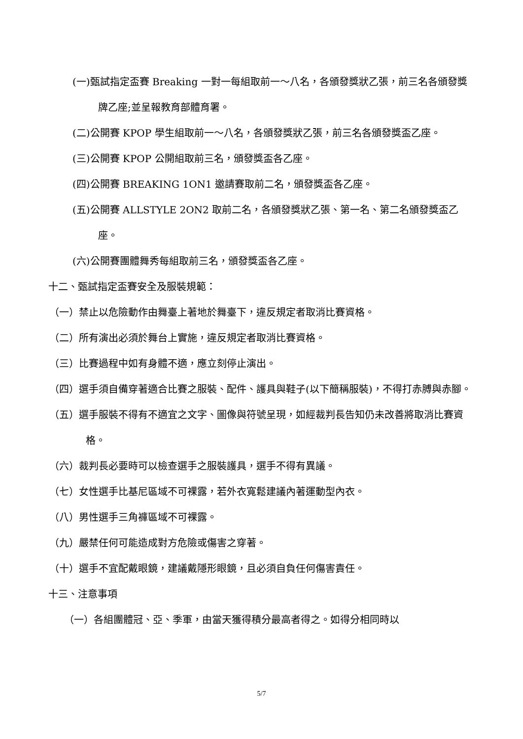(一)甄試指定盃賽 Breaking 一對一每組取前一～八名，各頒發獎狀乙張，前三名各頒發獎牌乙座;並呈報教育部體育署。
(二)公開賽 KPOP 學生組取前一～八名，各頒發獎狀乙張，前三名各頒發獎盃乙座。
(三)公開賽 KPOP 公開組取前三名，頒發獎盃各乙座。
(四)公開賽 BREAKING 1ON1 邀請賽取前二名，頒發獎盃各乙座。
(五)公開賽 ALLSTYLE 2ON2 取前二名，各頒發獎狀乙張、第一名、第二名頒發獎盃乙座。
(六)公開賽團體舞秀每組取前三名，頒發獎盃各乙座。
十二、甄試指定盃賽安全及服裝規範：
（一）禁止以危險動作由舞臺上著地於舞臺下，違反規定者取消比賽資格。
（二）所有演出必須於舞台上實施，違反規定者取消比賽資格。
（三）比賽過程中如有身體不適，應立刻停止演出。
（四）選手須自備穿著適合比賽之服裝、配件、護具與鞋子(以下簡稱服裝)，不得打赤膊與赤腳。
（五）選手服裝不得有不適宜之文字、圖像與符號呈現，如經裁判長告知仍未改善將取消比賽資格。
（六）裁判長必要時可以檢查選手之服裝護具，選手不得有異議。
（七）女性選手比基尼區域不可裸露，若外衣寬鬆建議內著運動型內衣。
（八）男性選手三角褲區域不可裸露。
（九）嚴禁任何可能造成對方危險或傷害之穿著。
（十）選手不宜配戴眼鏡，建議戴隱形眼鏡，且必須自負任何傷害責任。
十三、注意事項
（一）各組團體冠、亞、季軍，由當天獲得積分最高者得之。如得分相同時以
5/7